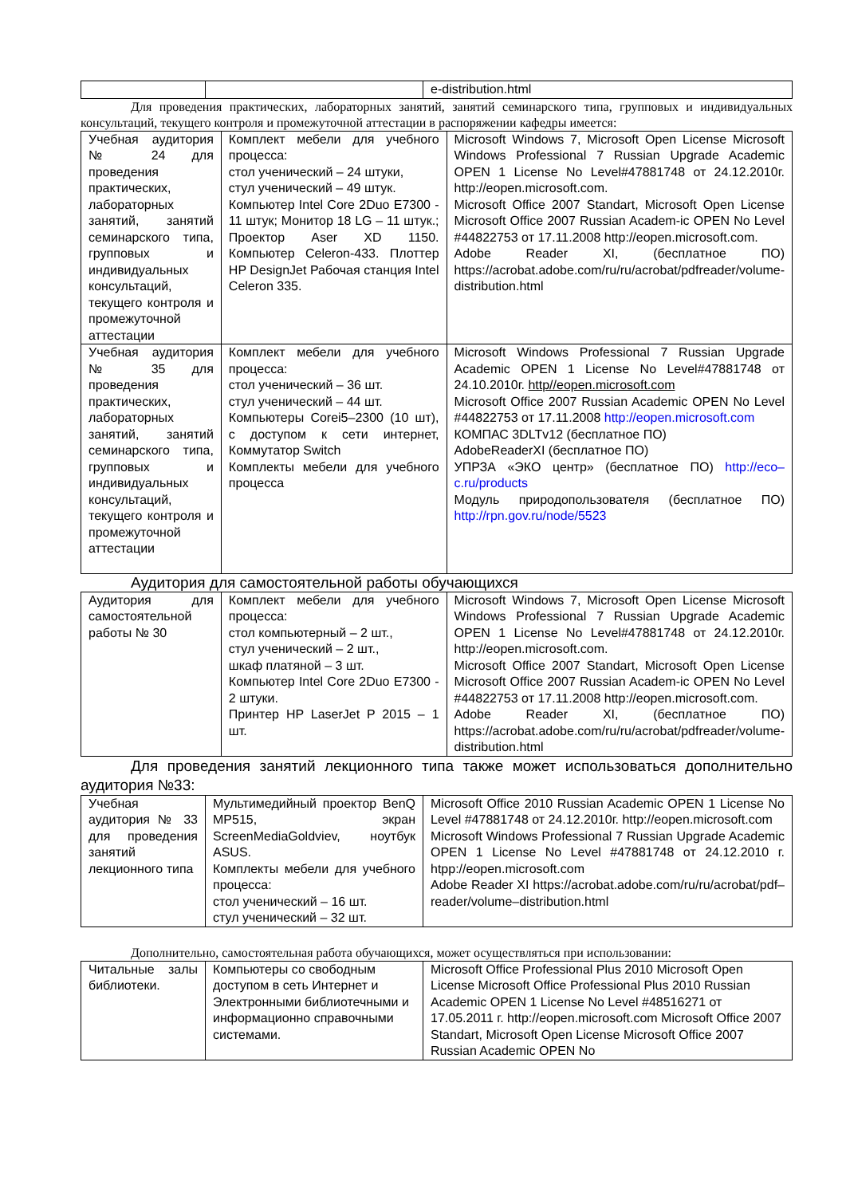| | | e-distribution.html |
Для проведения практических, лабораторных занятий, занятий семинарского типа, групповых и индивидуальных консультаций, текущего контроля и промежуточной аттестации в распоряжении кафедры имеется:
| Учебная аудитория № 24 для проведения практических, лабораторных занятий, занятий семинарского типа, групповых и индивидуальных консультаций, текущего контроля и промежуточной аттестации | Комплект мебели для учебного процесса: стол ученический – 24 штуки, стул ученический – 49 штук. Компьютер Intel Core 2Duo E7300 - 11 штук; Монитор 18 LG – 11 штук.; Проектор Aser XD 1150. Компьютер Celeron-433. Плоттер HP DesignJet Рабочая станция Intel Celeron 335. | Microsoft Windows 7, Microsoft Open License Microsoft Windows Professional 7 Russian Upgrade Academic OPEN 1 License No Level#47881748 от 24.12.2010г. http://eopen.microsoft.com. Microsoft Office 2007 Standart, Microsoft Open License Microsoft Office 2007 Russian Academ-ic OPEN No Level #44822753 от 17.11.2008 http://eopen.microsoft.com. Adobe Reader XI, (бесплатное ПО) https://acrobat.adobe.com/ru/ru/acrobat/pdfreader/volume-distribution.html |
| Учебная аудитория № 35 для проведения практических, лабораторных занятий, занятий семинарского типа, групповых и индивидуальных консультаций, текущего контроля и промежуточной аттестации | Комплект мебели для учебного процесса: стол ученический – 36 шт. стул ученический – 44 шт. Компьютеры Corei5–2300 (10 шт), с доступом к сети интернет, Коммутатор Switch Комплекты мебели для учебного процесса | Microsoft Windows Professional 7 Russian Upgrade Academic OPEN 1 License No Level#47881748 от 24.10.2010г. http//eopen.microsoft.com Microsoft Office 2007 Russian Academic OPEN No Level #44822753 от 17.11.2008 http://eopen.microsoft.com КОМПАС 3DLTv12 (бесплатное ПО) AdobeReaderXI (бесплатное ПО) УПРЗА «ЭКО центр» (бесплатное ПО) http://eco–c.ru/products Модуль природопользователя (бесплатное ПО) http://rpn.gov.ru/node/5523 |
Аудитория для самостоятельной работы обучающихся
| Аудитория для самостоятельной работы № 30 | Комплект мебели для учебного процесса: стол компьютерный – 2 шт., стул ученический – 2 шт., шкаф платяной – 3 шт. Компьютер Intel Core 2Duo E7300 - 2 штуки. Принтер HP LaserJet P 2015 – 1 шт. | Microsoft Windows 7, Microsoft Open License Microsoft Windows Professional 7 Russian Upgrade Academic OPEN 1 License No Level#47881748 от 24.12.2010г. http://eopen.microsoft.com. Microsoft Office 2007 Standart, Microsoft Open License Microsoft Office 2007 Russian Academ-ic OPEN No Level #44822753 от 17.11.2008 http://eopen.microsoft.com. Adobe Reader XI, (бесплатное ПО) https://acrobat.adobe.com/ru/ru/acrobat/pdfreader/volume-distribution.html |
Для проведения занятий лекционного типа также может использоваться дополнительно аудитория №33:
| Учебная аудитория № 33 для проведения занятий лекционного типа | Мультимедийный проектор BenQ MP515, экран ScreenMediaGoldviev, ноутбук ASUS. Комплекты мебели для учебного процесса: стол ученический – 16 шт. стул ученический – 32 шт. | Microsoft Office 2010 Russian Academic OPEN 1 License No Level #47881748 от 24.12.2010г. http://eopen.microsoft.com Microsoft Windows Professional 7 Russian Upgrade Academic OPEN 1 License No Level #47881748 от 24.12.2010 г. htpp://eopen.microsoft.com Adobe Reader XI https://acrobat.adobe.com/ru/ru/acrobat/pdf–reader/volume–distribution.html |
Дополнительно, самостоятельная работа обучающихся, может осуществляться при использовании:
| Читальные залы библиотеки. | Компьютеры со свободным доступом в сеть Интернет и Электронными библиотечными и информационно справочными системами. | Microsoft Office Professional Plus 2010 Microsoft Open License Microsoft Office Professional Plus 2010 Russian Academic OPEN 1 License No Level #48516271 от 17.05.2011 г. http://eopen.microsoft.com Microsoft Office 2007 Standart, Microsoft Open License Microsoft Office 2007 Russian Academic OPEN No |